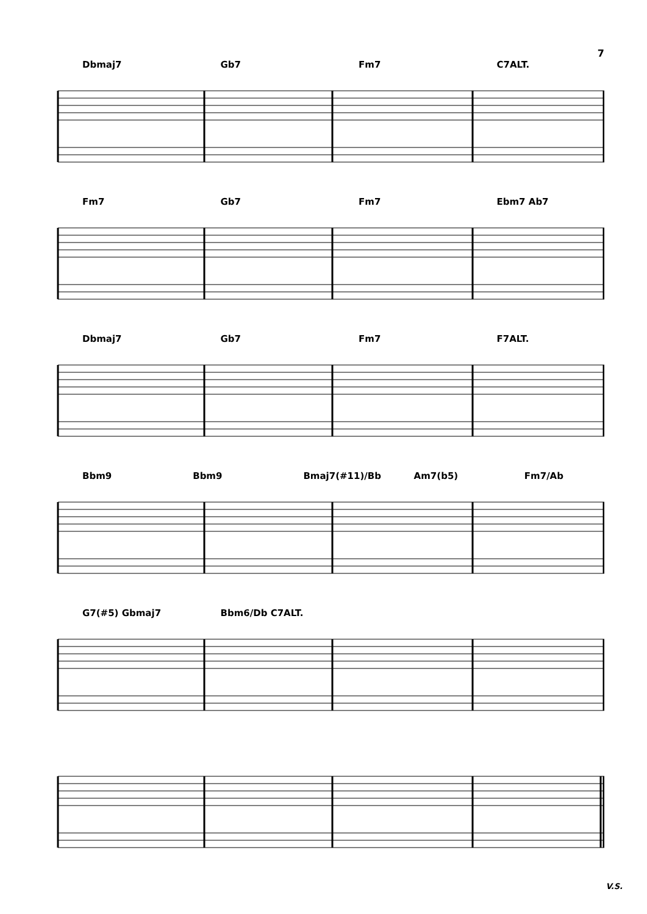7
Dbmaj7 Gb7 Fm7 C7ALT.
Fm7 Gb7 Fm7 Ebm7 Ab7
Dbmaj7 Gb7 Fm7 F7ALT.
Bbm9 Bbm9 Bmaj7(#11)/Bb Am7(b5) Fm7/Ab
G7(#5) Gbmaj7 Bbm6/Db C7ALT.
V.S.